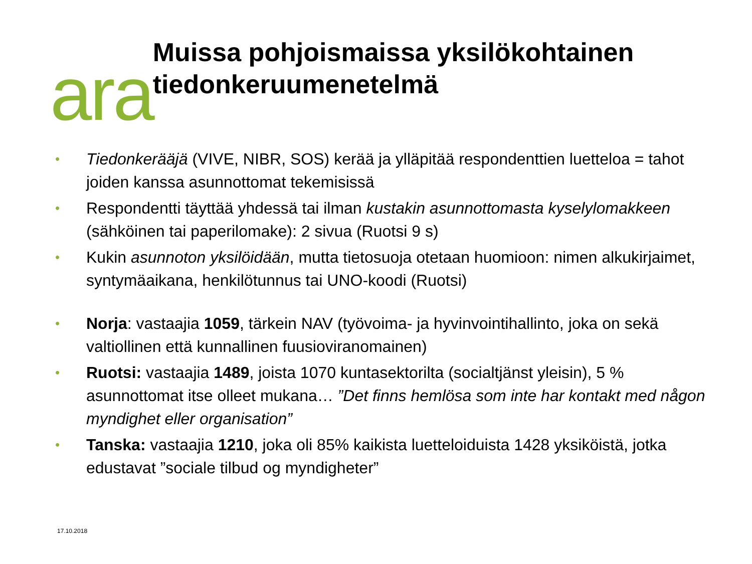ara
Muissa pohjoismaissa yksilökohtainen tiedonkeruumenetelmä
• Tiedonkerääjä (VIVE, NIBR, SOS) kerää ja ylläpitää respondenttien luetteloa = tahot joiden kanssa asunnottomat tekemisissä
• Respondentti täyttää yhdessä tai ilman kustakin asunnottomasta kyselylomakkeen (sähköinen tai paperilomake): 2 sivua (Ruotsi 9 s)
• Kukin asunnoton yksilöidään, mutta tietosuoja otetaan huomioon: nimen alkukirjaimet, syntymäaikana, henkilötunnus tai UNO-koodi (Ruotsi)
• Norja: vastaajia 1059, tärkein NAV (työvoima- ja hyvinvointihallinto, joka on sekä valtiollinen että kunnallinen fuusioviranomainen)
• Ruotsi: vastaajia 1489, joista 1070 kuntasektorilta (socialtjänst yleisin), 5 % asunnottomat itse olleet mukana… ”Det finns hemlösa som inte har kontakt med någon myndighet eller organisation”
• Tanska: vastaajia 1210, joka oli 85% kaikista luetteloiduista 1428 yksiköistä, jotka edustavat ”sociale tilbud og myndigheter”
17.10.2018